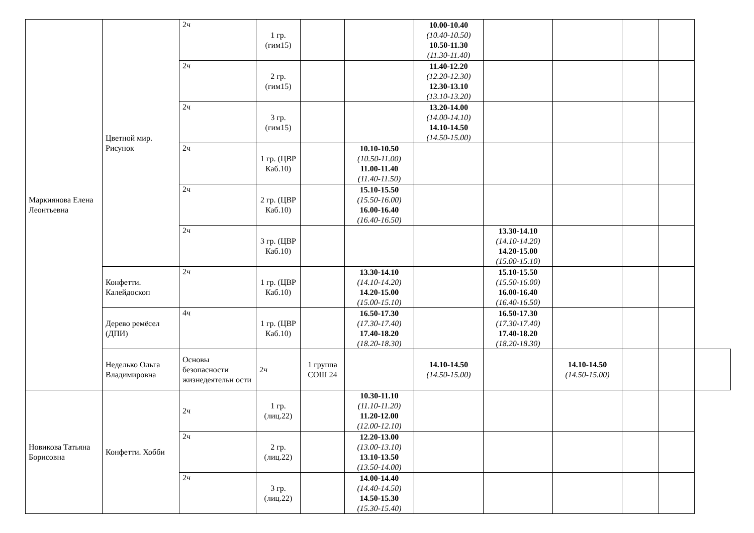| Маркиянова Елена Леонтьевна | Цветной мир. Рисунок | 2ч | 1 гр. (гим15) | | | 10.00-10.40 (10.40-10.50) 10.50-11.30 (11.30-11.40) | | | | | |
| | | 2ч | 2 гр. (гим15) | | | 11.40-12.20 (12.20-12.30) 12.30-13.10 (13.10-13.20) | | | | | |
| | | 2ч | 3 гр. (гим15) | | | 13.20-14.00 (14.00-14.10) 14.10-14.50 (14.50-15.00) | | | | | |
| | | 2ч | 1 гр. (ЦВР Каб.10) | | 10.10-10.50 (10.50-11.00) 11.00-11.40 (11.40-11.50) | | | | | | |
| | | 2ч | 2 гр. (ЦВР Каб.10) | | 15.10-15.50 (15.50-16.00) 16.00-16.40 (16.40-16.50) | | | | | | |
| | | 2ч | 3 гр. (ЦВР Каб.10) | | | | 13.30-14.10 (14.10-14.20) 14.20-15.00 (15.00-15.10) | | | | |
| | Конфетти. Калейдоскоп | 2ч | 1 гр. (ЦВР Каб.10) | | 13.30-14.10 (14.10-14.20) 14.20-15.00 (15.00-15.10) | | 15.10-15.50 (15.50-16.00) 16.00-16.40 (16.40-16.50) | | | | |
| | Дерево ремёсел (ДПИ) | 4ч | 1 гр. (ЦВР Каб.10) | | 16.50-17.30 (17.30-17.40) 17.40-18.20 (18.20-18.30) | | 16.50-17.30 (17.30-17.40) 17.40-18.20 (18.20-18.30) | | | | |
| | Неделько Ольга Владимировна | Основы безопасности жизнедеятельн ости | 2ч | 1 группа СОШ 24 | | 14.10-14.50 (14.50-15.00) | | 14.10-14.50 (14.50-15.00) | | | |
| Новикова Татьяна Борисовна | Конфетти. Хобби | 2ч | 1 гр. (лиц.22) | | 10.30-11.10 (11.10-11.20) 11.20-12.00 (12.00-12.10) | | | | | | |
| | | 2ч | 2 гр. (лиц.22) | | 12.20-13.00 (13.00-13.10) 13.10-13.50 (13.50-14.00) | | | | | | |
| | | 2ч | 3 гр. (лиц.22) | | 14.00-14.40 (14.40-14.50) 14.50-15.30 (15.30-15.40) | | | | | | |